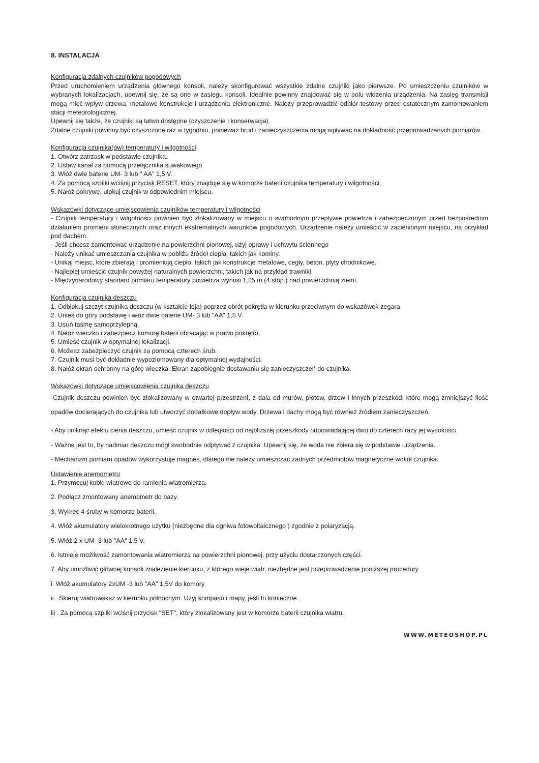8. INSTALACJA
Konfiguracja zdalnych czujników pogodowych
Przed uruchomieniem urządzenia głównego konsoli, należy skonfigurować wszystkie zdalne czujniki jako pierwsze. Po umieszczeniu czujników w wybranych lokalizacjach, upewnij się, że są one w zasięgu konsoli. Idealnie powinny znajdować się w polu widzenia urządzenia. Na zasięg transmisji mogą mieć wpływ drzewa, metalowe konstrukcje i urządzenia elektroniczne. Należy przeprowadzić odbiór testowy przed ostatecznym zamontowaniem stacji meteorologicznej.
Upewnij się także, że czujniki są łatwo dostępne (czyszczenie i konserwacja).
Zdalne czujniki powinny być czyszczone raz w tygodniu, ponieważ brud i zanieczyszczenia mogą wpływać na dokładność przeprowadzanych pomiarów.
Konfiguracja czujnika(ów) temperatury i wilgotności
1. Otwórz zatrzask w podstawie czujnika.
2. Ustaw kanał za pomocą przełącznika suwakowego.
3. Włóż dwie baterie UM- 3 lub " AA" 1,5 V.
4. Za pomocą szpilki wciśnij przycisk RESET, który znajduje się w komorze baterii czujnika temperatury i wilgotności.
5. Nałóż pokrywę, ulokuj czujnik w odpowiednim miejscu.
Wskazówki dotyczące umiejscowienia czujników temperatury i wilgotności
- Czujnik temperatury i wilgotności powinien być zlokalizowany w miejscu o swobodnym przepływie powietrza i zabezpieczonym przed bezpośrednim działaniem promieni słonecznych oraz innych ekstremalnych warunków pogodowych. Urządzenie należy umieścić w zacienionym miejscu, na przykład pod dachem.
- Jeśli chcesz zamontować urządzenie na powierzchni pionowej, użyj oprawy i uchwytu ściennego
- Należy unikać umieszczania czujnika w pobliżu źródeł ciepła, takich jak kominy.
- Unikaj miejsc, które zbierają i promieniują ciepło, takich jak konstrukcje metalowe, cegły, beton, płyty chodnikowe.
- Najlepiej umieścić czujnik powyżej naturalnych powierzchni, takich jak na przykład trawniki.
- Międzynarodowy standard pomiaru temperatury powietrza wynosi 1,25 m (4 stóp ) nad powierzchnią ziemi.
Konfiguracja czujnika deszczu
1. Odblokuj szczyt czujnika deszczu (w kształcie leja) poprzez obrót pokrętła w kierunku przeciwnym do wskazówek zegara.
2. Unieś do góry podstawę i włóż dwie baterie UM- 3 lub "AA" 1,5 V.
3. Usuń taśmę samoprzylepną.
4. Nałóż wieczko i zabezpiecz komorę baterii obracając w prawo pokrętło.
5. Umieść czujnik w optymalnej lokalizacji.
6. Możesz zabezpieczyć czujnik za pomocą czterech śrub.
7. Czujnik musi być dokładnie wypoziomowany dla optymalnej wydajności.
8. Nałóż ekran ochronny na górę wieczka. Ekran zapobiegnie dostawaniu się zanieczyszczeń do czujnika.
Wskazówki dotyczące umiejscowienia czujnika deszczu
-Czujnik deszczu powinien być zlokalizowany w otwartej przestrzeni, z dala od murów, płotów, drzew i innych przeszkód, które mogą zmniejszyć ilość opadów docierających do czujnika lub utworzyć dodatkowe dopływ wody. Drzewa i dachy mogą być również źródłem zanieczyszczeń.
- Aby uniknąć efektu cienia deszczu, umieść czujnik w odległości od najbliższej przeszkody odpowiadającej dwu do czterech razy jej wysokości.
- Ważne jest to, by nadmiar deszczu mógł swobodnie odpływać z czujnika. Upewnij się, że woda nie zbiera się w podstawie urządzenia.
- Mechanizm pomiaru opadów wykorzystuje magnes, dlatego nie należy umieszczać żadnych przedmiotów magnetyczne wokół czujnika.
Ustawienie anemometru
1. Przymocuj kubki wiatrowe do ramienia wiatromierza.
2. Podłącz zmontowany anemometr do bazy.
3. Wykręć 4 śruby w komorze baterii.
4. Włóż akumulatory wielokrotnego użytku (niezbędne dla ogniwa fotowoltaicznego ) zgodnie z polaryzacją.
5. Włóż 2 x UM- 3 lub "AA" 1,5 V.
6. Istnieje możliwość zamontowania wiatromierza na powierzchni pionowej, przy użyciu dostarczonych części.
7. Aby umożliwić głównej konsoli znalezienie kierunku, z którego wieje wiatr, niezbędne jest przeprowadzenie poniższej procedury
i. Włóż akumulatory 2xUM -3 lub "AA" 1,5V do komory.
ii . Skieruj wiatrowskaz w kierunku północnym. Użyj kompasu i mapy, jeśli to konieczne.
iii . Za pomocą szpilki wciśnij przycisk "SET", który zlokalizowany jest w komorze baterii czujnika wiatru.
WWW.METEOSHOP.PL